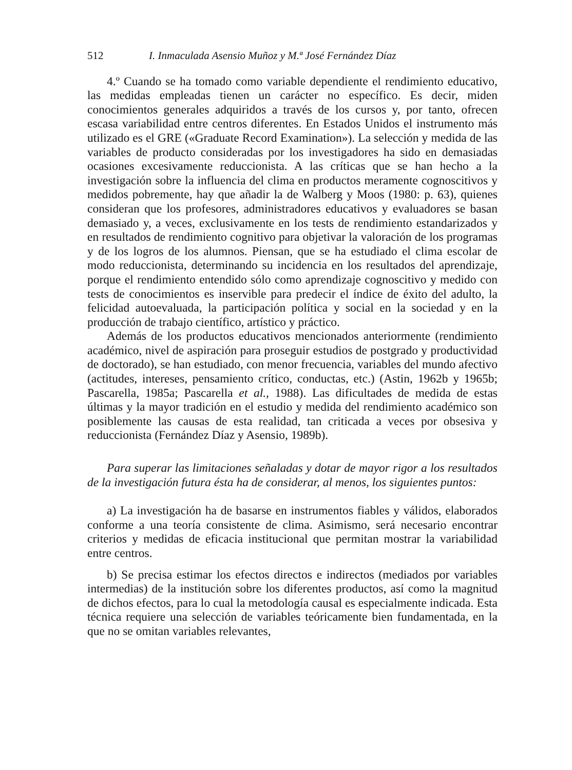512 I. Inmaculada Asensio Muñoz y M.ª José Fernández Díaz
4.º Cuando se ha tomado como variable dependiente el rendimiento educativo, las medidas empleadas tienen un carácter no específico. Es decir, miden conocimientos generales adquiridos a través de los cursos y, por tanto, ofrecen escasa variabilidad entre centros diferentes. En Estados Unidos el instrumento más utilizado es el GRE («Graduate Record Examination»). La selección y medida de las variables de producto consideradas por los investigadores ha sido en demasiadas ocasiones excesivamente reduccionista. A las críticas que se han hecho a la investigación sobre la influencia del clima en productos meramente cognoscitivos y medidos pobremente, hay que añadir la de Walberg y Moos (1980: p. 63), quienes consideran que los profesores, administradores educativos y evaluadores se basan demasiado y, a veces, exclusivamente en los tests de rendimiento estandarizados y en resultados de rendimiento cognitivo para objetivar la valoración de los programas y de los logros de los alumnos. Piensan, que se ha estudiado el clima escolar de modo reduccionista, determinando su incidencia en los resultados del aprendizaje, porque el rendimiento entendido sólo como aprendizaje cognoscitivo y medido con tests de conocimientos es inservible para predecir el índice de éxito del adulto, la felicidad autoevaluada, la participación política y social en la sociedad y en la producción de trabajo científico, artístico y práctico.
Además de los productos educativos mencionados anteriormente (rendimiento académico, nivel de aspiración para proseguir estudios de postgrado y productividad de doctorado), se han estudiado, con menor frecuencia, variables del mundo afectivo (actitudes, intereses, pensamiento crítico, conductas, etc.) (Astin, 1962b y 1965b; Pascarella, 1985a; Pascarella et al., 1988). Las dificultades de medida de estas últimas y la mayor tradición en el estudio y medida del rendimiento académico son posiblemente las causas de esta realidad, tan criticada a veces por obsesiva y reduccionista (Fernández Díaz y Asensio, 1989b).
Para superar las limitaciones señaladas y dotar de mayor rigor a los resultados de la investigación futura ésta ha de considerar, al menos, los siguientes puntos:
a) La investigación ha de basarse en instrumentos fiables y válidos, elaborados conforme a una teoría consistente de clima. Asimismo, será necesario encontrar criterios y medidas de eficacia institucional que permitan mostrar la variabilidad entre centros.
b) Se precisa estimar los efectos directos e indirectos (mediados por variables intermedias) de la institución sobre los diferentes productos, así como la magnitud de dichos efectos, para lo cual la metodología causal es especialmente indicada. Esta técnica requiere una selección de variables teóricamente bien fundamentada, en la que no se omitan variables relevantes,